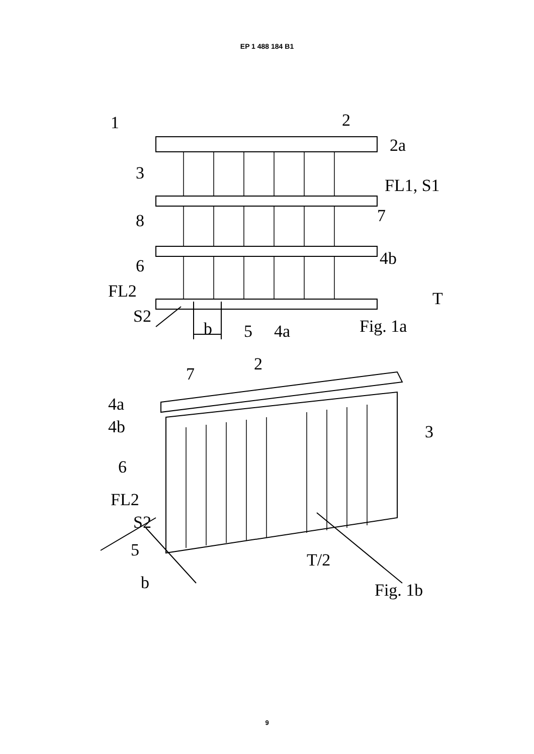EP 1 488 184 B1
1 2
2a
3
FL1, S1
8 7
6 4b
FL2 T
S2
b 5 4a Fig. 1a
2 7
4a
4b 3
6
FL2
S2
5 T/2
b Fig. 1b
9